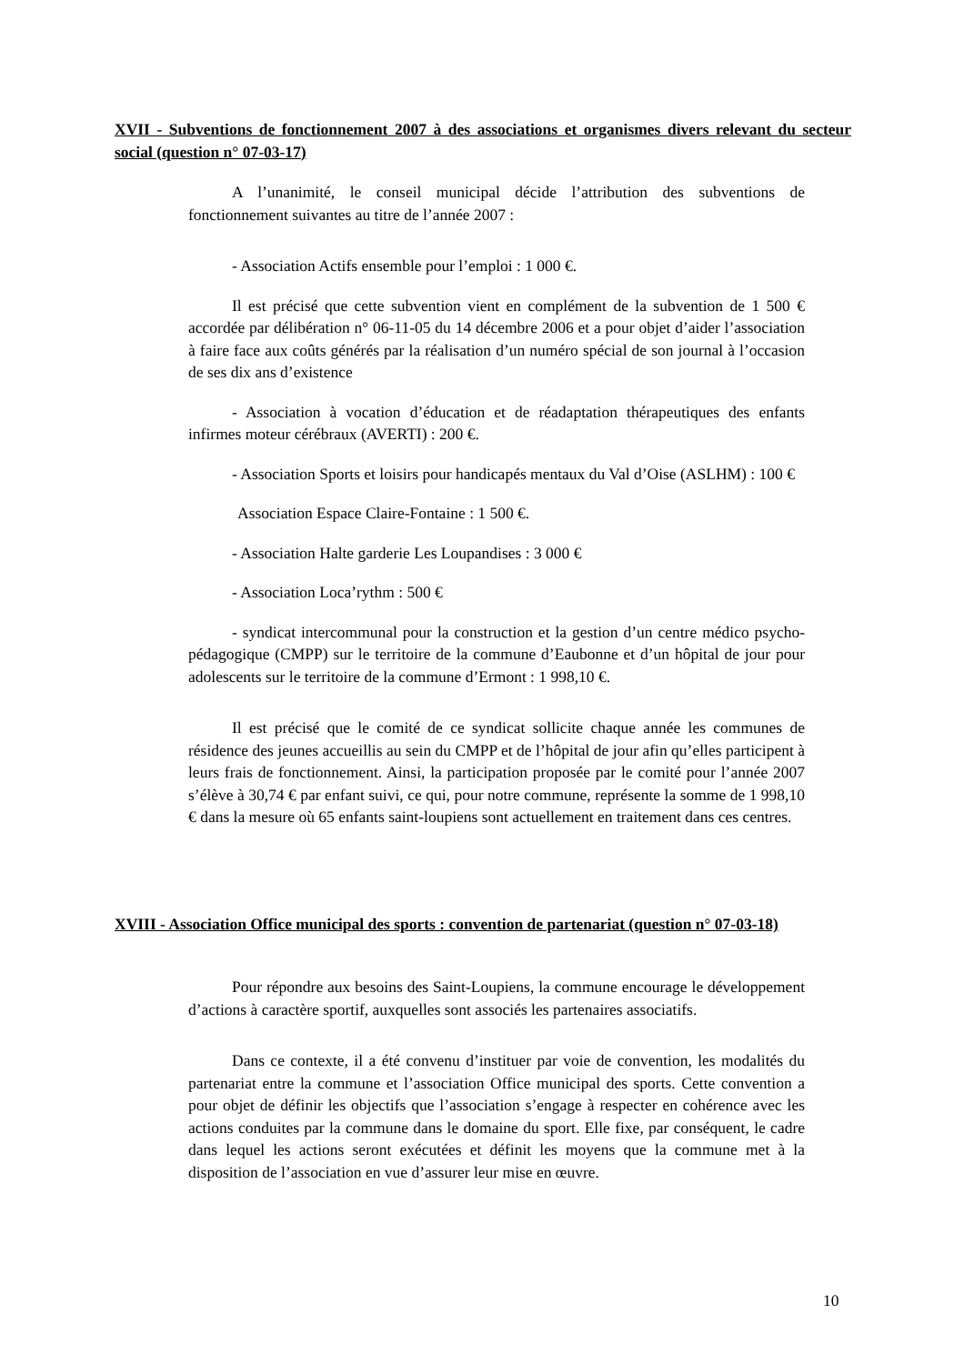XVII - Subventions de fonctionnement 2007 à des associations et organismes divers relevant du secteur social (question n° 07-03-17)
A l’unanimité, le conseil municipal décide l’attribution des subventions de fonctionnement suivantes au titre de l’année 2007 :
- Association Actifs ensemble pour l’emploi : 1 000 €.
Il est précisé que cette subvention vient en complément de la subvention de 1 500 € accordée par délibération n° 06-11-05 du 14 décembre 2006 et a pour objet d’aider l’association à faire face aux coûts générés par la réalisation d’un numéro spécial de son journal à l’occasion de ses dix ans d’existence
- Association à vocation d’éducation et de réadaptation thérapeutiques des enfants infirmes moteur cérébraux (AVERTI) : 200 €.
- Association Sports et loisirs pour handicapés mentaux du Val d’Oise (ASLHM) : 100 €
Association Espace Claire-Fontaine : 1 500 €.
- Association Halte garderie Les Loupandises : 3 000 €
- Association Loca’rythm : 500 €
- syndicat intercommunal pour la construction et la gestion d’un centre médico psycho-pédagogique (CMPP) sur le territoire de la commune d’Eaubonne et d’un hôpital de jour pour adolescents sur le territoire de la commune d’Ermont : 1 998,10 €.
Il est précisé que le comité de ce syndicat sollicite chaque année les communes de résidence des jeunes accueillis au sein du CMPP et de l’hôpital de jour afin qu’elles participent à leurs frais de fonctionnement. Ainsi, la participation proposée par le comité pour l’année 2007 s’élève à 30,74 € par enfant suivi, ce qui, pour notre commune, représente la somme de 1 998,10 € dans la mesure où 65 enfants saint-loupiens sont actuellement en traitement dans ces centres.
XVIII - Association Office municipal des sports : convention de partenariat (question n° 07-03-18)
Pour répondre aux besoins des Saint-Loupiens, la commune encourage le développement d’actions à caractère sportif, auxquelles sont associés les partenaires associatifs.
Dans ce contexte, il a été convenu d’instituer par voie de convention, les modalités du partenariat entre la commune et l’association Office municipal des sports. Cette convention a pour objet de définir les objectifs que l’association s’engage à respecter en cohérence avec les actions conduites par la commune dans le domaine du sport. Elle fixe, par conséquent, le cadre dans lequel les actions seront exécutées et définit les moyens que la commune met à la disposition de l’association en vue d’assurer leur mise en œuvre.
10